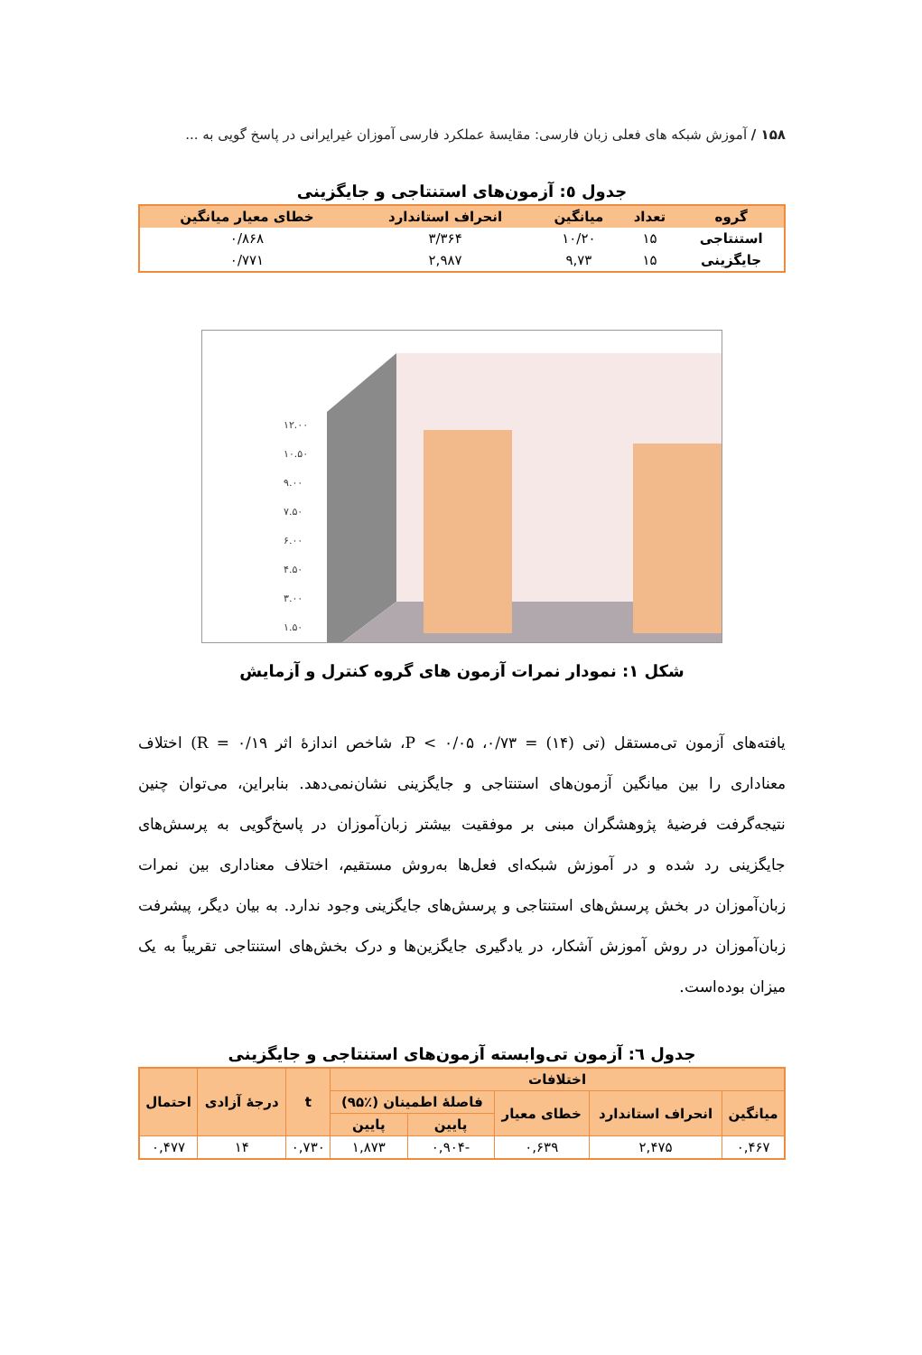۱۵۸ / آموزش شبکه های فعلی زبان فارسی: مقایسهٔ عملکرد فارسی آموزان غیرایرانی در پاسخ گویی به ...
جدول ٥: آزمون‌های استنتاجی و جایگزینی
| گروه | تعداد | میانگین | انحراف استاندارد | خطای معیار میانگین |
| --- | --- | --- | --- | --- |
| استنتاجی | ۱۵ | ۱۰/۲۰ | ۳/۳۶۴ | ۰/۸۶۸ |
| جایگزینی | ۱۵ | ۹,۷۳ | ۲,۹۸۷ | ۰/۷۷۱ |
۱۲.۰۰
۱۰.۵۰
۹.۰۰
۷.۵۰
۶.۰۰
۴.۵۰
۳.۰۰
۱.۵۰
شکل ۱: نمودار نمرات آزمون های گروه کنترل و آزمایش
یافته‌های آزمون تی‌مستقل (تی (۱۴) = ۰/۷۳، P < ۰/۰۵، شاخص اندازهٔ اثر R = ۰/۱۹) اختلاف معناداری را بین میانگین آزمون‌های استنتاجی و جایگزینی نشان‌نمی‌دهد. بنابراین، می‌توان چنین نتیجه‌گرفت فرضیهٔ پژوهشگران مبنی بر موفقیت بیشتر زبان‌آموزان در پاسخ‌گویی به پرسش‌های جایگزینی رد شده و در آموزش شبکه‌ای فعل‌ها به‌روش مستقیم، اختلاف معناداری بین نمرات زبان‌آموزان در بخش پرسش‌های استنتاجی و پرسش‌های جایگزینی وجود ندارد. به بیان دیگر، پیشرفت زبان‌آموزان در روش آموزش آشکار، در یادگیری جایگزین‌ها و درک بخش‌های استنتاجی تقریباً به یک میزان بوده‌است.
جدول ٦: آزمون تی‌وابسته آزمون‌های استنتاجی و جایگزینی
| اختلافات | | | | | t | درجهٔ آزادی | احتمال |
| --- | --- | --- | --- | --- | --- | --- | --- |
| میانگین | انحراف استاندارد | خطای معیار | فاصلهٔ اطمینان (٪۹۵) | | | | |
| | | | پایین | پایین | | | |
| ۰,۴۶۷ | ۲,۴۷۵ | ۰,۶۳۹ | -۰,۹۰۴ | ۱,۸۷۳ | ۰,۷۳۰ | ۱۴ | ۰,۴۷۷ |